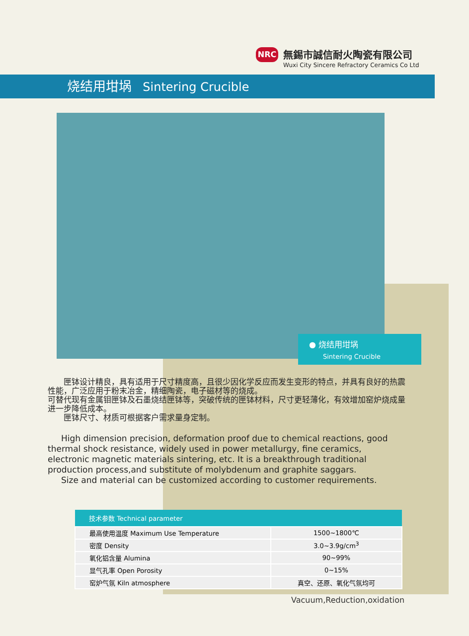NRC
無錫市誠信耐火陶瓷有限公司
Wuxi City Sincere Refractory Ceramics Co Ltd
烧结用坩埚 Sintering Crucible
● 烧结用坩埚
Sintering Crucible
　　匣钵设计精良，具有适用于尺寸精度高，且很少因化学反应而发生变形的特点，并具有良好的热震性能，广泛应用于粉末冶金，精细陶瓷，电子磁材等的烧成。
可替代现有金属钼匣钵及石墨烧结匣钵等，突破传统的匣钵材料，尺寸更轻薄化，有效增加窑炉烧成量进一步降低成本。
　　匣钵尺寸、材质可根据客户需求量身定制。
High dimension precision, deformation proof due to chemical reactions, good thermal shock resistance, widely used in power metallurgy, fine ceramics, electronic magnetic materials sintering, etc. It is a breakthrough traditional production process,and substitute of molybdenum and graphite saggars.
Size and material can be customized according to customer requirements.
| 技术参数 Technical parameter | |
| --- | --- |
| 最高使用温度 Maximum Use Temperature | 1500~1800℃ |
| 密度 Density | 3.0~3.9g/cm<sup>3</sup> |
| 氧化铝含量 Alumina | 90~99% |
| 显气孔率 Open Porosity | 0~15% |
| 窑炉气氛 Kiln atmosphere | 真空、还原、氧化气氛均可 |
Vacuum,Reduction,oxidation